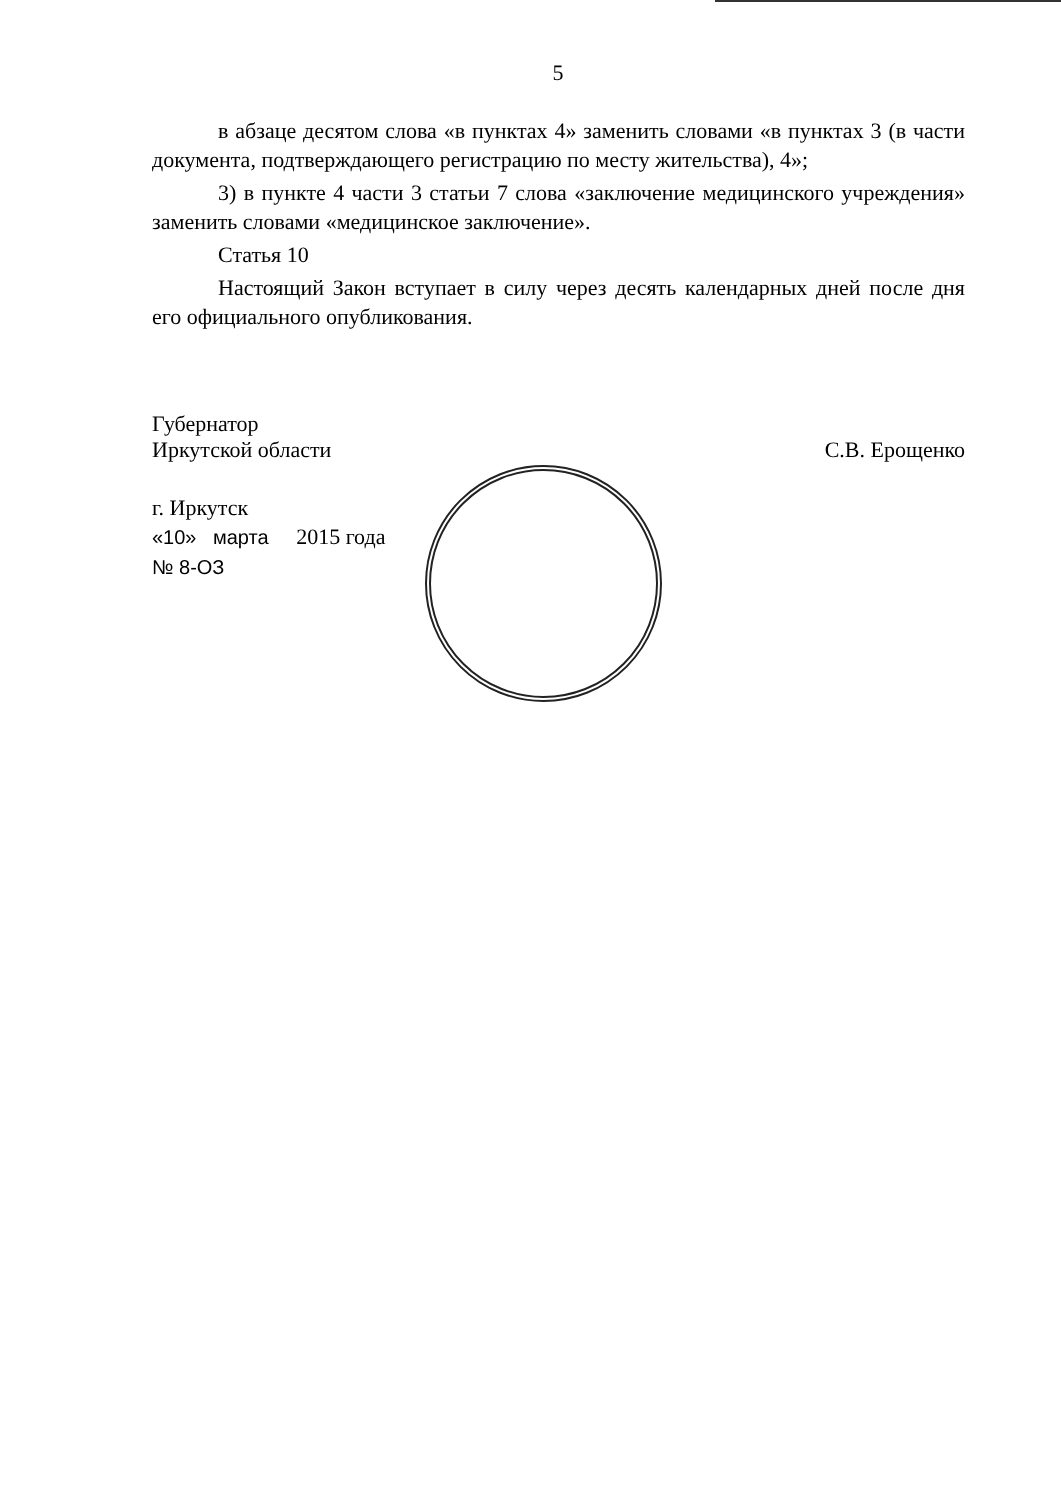5
в абзаце десятом слова «в пунктах 4» заменить словами «в пунктах 3 (в части документа, подтверждающего регистрацию по месту жительства), 4»;
3) в пункте 4 части 3 статьи 7 слова «заключение медицинского учреждения» заменить словами «медицинское заключение».
Статья 10
Настоящий Закон вступает в силу через десять календарных дней после дня его официального опубликования.
Губернатор
Иркутской области
С.В. Ерощенко
г. Иркутск
«10» марта 2015 года
№ 8-ОЗ